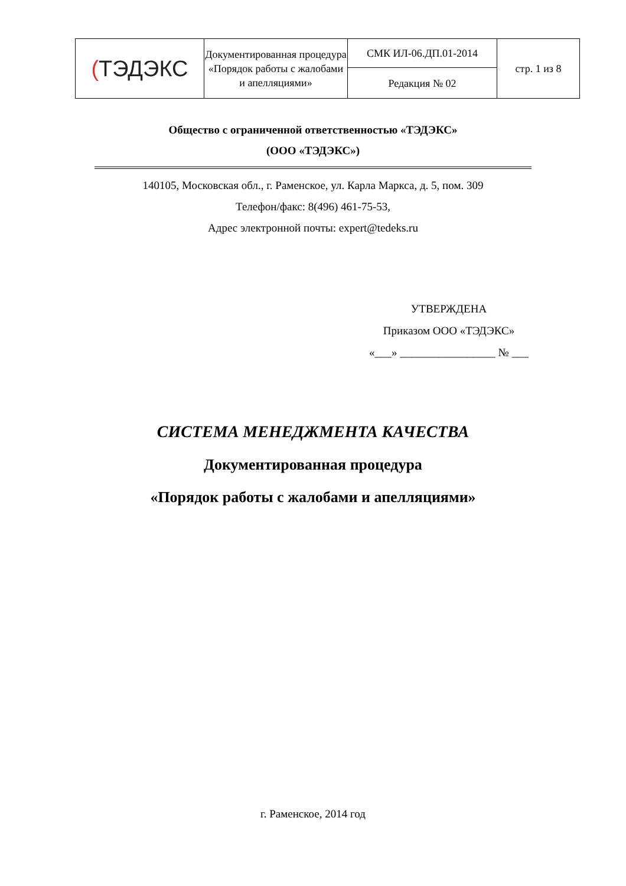| ( ТЭДЭКС | Документированная процедура «Порядок работы с жалобами и апелляциями» | СМК ИЛ-06.ДП.01-2014 | стр. 1 из 8 |
| | | Редакция № 02 | |
Общество с ограниченной ответственностью «ТЭДЭКС»
(ООО «ТЭДЭКС»)
140105, Московская обл., г. Раменское, ул. Карла Маркса, д. 5, пом. 309
Телефон/факс: 8(496) 461-75-53,
Адрес электронной почты: expert@tedeks.ru
УТВЕРЖДЕНА
Приказом ООО «ТЭДЭКС»
«___» _________________ № ___
СИСТЕМА МЕНЕДЖМЕНТА КАЧЕСТВА
Документированная процедура
«Порядок работы с жалобами и апелляциями»
г. Раменское, 2014 год